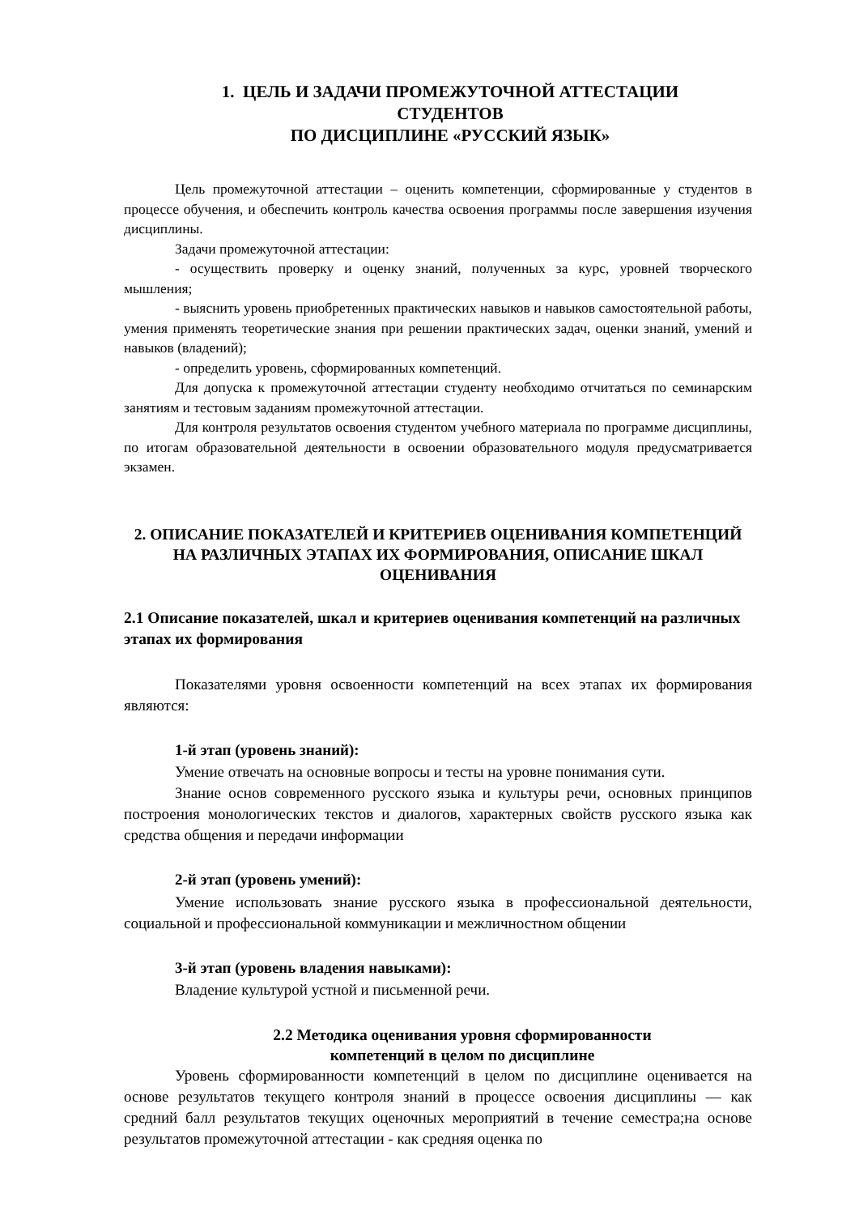1. ЦЕЛЬ И ЗАДАЧИ ПРОМЕЖУТОЧНОЙ АТТЕСТАЦИИ
СТУДЕНТОВ
ПО ДИСЦИПЛИНЕ «РУССКИЙ ЯЗЫК»
Цель промежуточной аттестации – оценить компетенции, сформированные у студентов в процессе обучения, и обеспечить контроль качества освоения программы после завершения изучения дисциплины.
Задачи промежуточной аттестации:
- осуществить проверку и оценку знаний, полученных за курс, уровней творческого мышления;
- выяснить уровень приобретенных практических навыков и навыков самостоятельной работы, умения применять теоретические знания при решении практических задач, оценки знаний, умений и навыков (владений);
- определить уровень, сформированных компетенций.
Для допуска к промежуточной аттестации студенту необходимо отчитаться по семинарским занятиям и тестовым заданиям промежуточной аттестации.
Для контроля результатов освоения студентом учебного материала по программе дисциплины, по итогам образовательной деятельности в освоении образовательного модуля предусматривается экзамен.
2. ОПИСАНИЕ ПОКАЗАТЕЛЕЙ И КРИТЕРИЕВ ОЦЕНИВАНИЯ КОМПЕТЕНЦИЙ НА РАЗЛИЧНЫХ ЭТАПАХ ИХ ФОРМИРОВАНИЯ, ОПИСАНИЕ ШКАЛ ОЦЕНИВАНИЯ
2.1 Описание показателей, шкал и критериев оценивания компетенций на различных этапах их формирования
Показателями уровня освоенности компетенций на всех этапах их формирования являются:
1-й этап (уровень знаний):
Умение отвечать на основные вопросы и тесты на уровне понимания сути.
Знание основ современного русского языка и культуры речи, основных принципов построения монологических текстов и диалогов, характерных свойств русского языка как средства общения и передачи информации
2-й этап (уровень умений):
Умение использовать знание русского языка в профессиональной деятельности, социальной и профессиональной коммуникации и межличностном общении
3-й этап (уровень владения навыками):
Владение культурой устной и письменной речи.
2.2 Методика оценивания уровня сформированности
компетенций в целом по дисциплине
Уровень сформированности компетенций в целом по дисциплине оценивается на основе результатов текущего контроля знаний в процессе освоения дисциплины — как средний балл результатов текущих оценочных мероприятий в течение семестра;на основе результатов промежуточной аттестации - как средняя оценка по